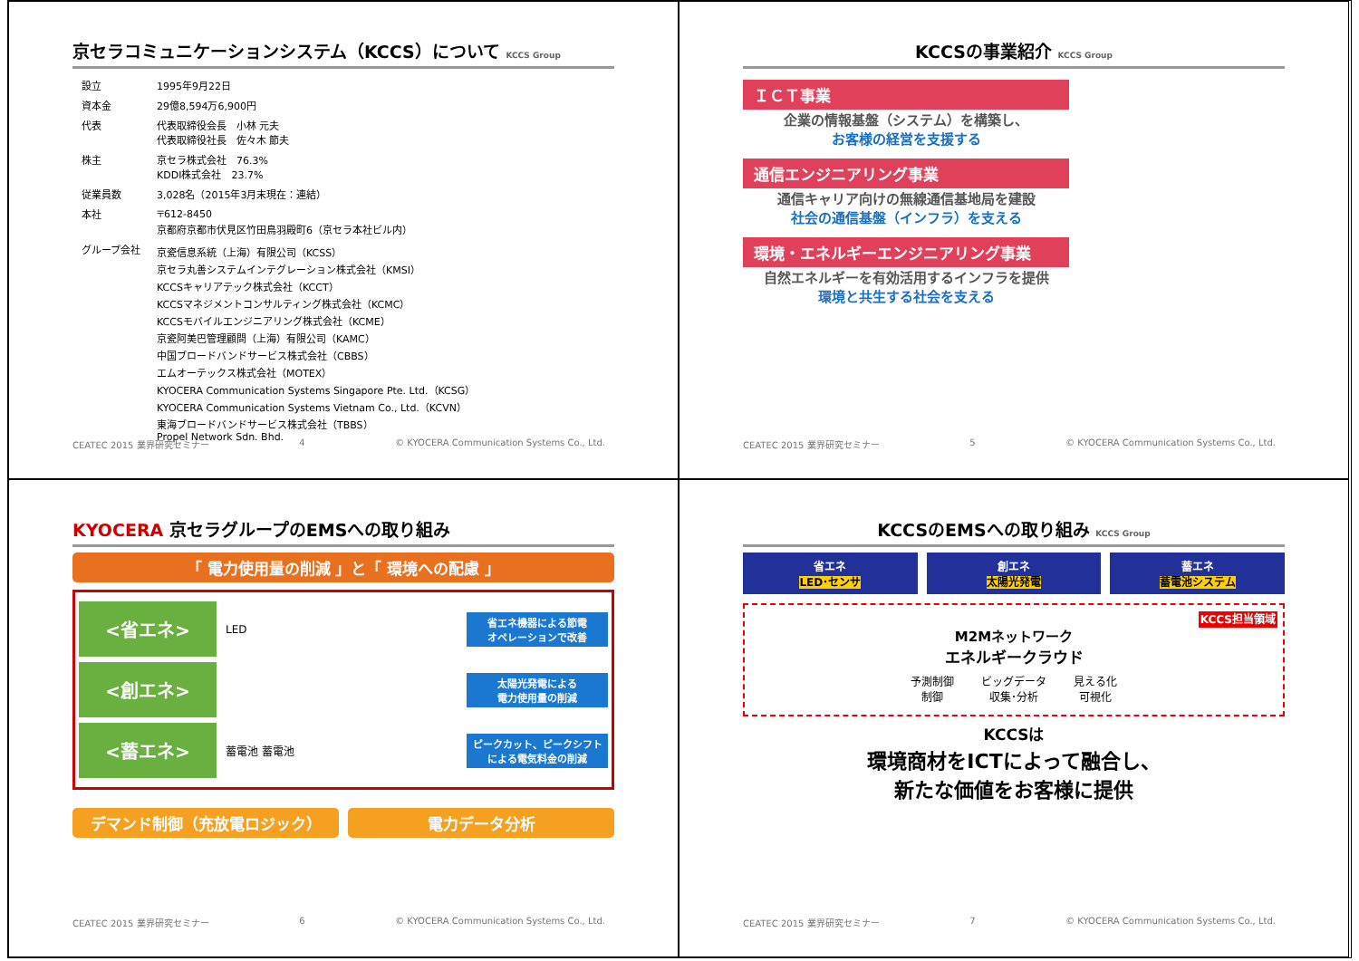京セラコミュニケーションシステム（KCCS）について KCCS Group
| 設立 | 1995年9月22日 |
| 資本金 | 29億8,594万6,900円 |
| 代表 | 代表取締役会長 小林 元夫 代表取締役社長 佐々木 節夫 |
| 株主 | 京セラ株式会社 76.3% KDDI株式会社 23.7% |
| 従業員数 | 3,028名（2015年3月末現在：連結） |
| 本社 | 〒612-8450 京都府京都市伏見区竹田鳥羽殿町6（京セラ本社ビル内） |
| グループ会社 | 京瓷信息系統（上海）有限公司（KCSS） 京セラ丸善システムインテグレーション株式会社（KMSI） KCCSキャリアテック株式会社（KCCT） KCCSマネジメントコンサルティング株式会社（KCMC） KCCSモバイルエンジニアリング株式会社（KCME） 京瓷阿美巴管理顧問（上海）有限公司（KAMC） 中国ブロードバンドサービス株式会社（CBBS） エムオーテックス株式会社（MOTEX） KYOCERA Communication Systems Singapore Pte. Ltd.（KCSG） KYOCERA Communication Systems Vietnam Co., Ltd.（KCVN） 東海ブロードバンドサービス株式会社（TBBS） Propel Network Sdn. Bhd. |
CEATEC 2015 業界研究セミナー 4 © KYOCERA Communication Systems Co., Ltd.
KCCSの事業紹介 KCCS Group
ＩＣＴ事業
企業の情報基盤（システム）を構築し、
お客様の経営を支援する
通信エンジニアリング事業
通信キャリア向けの無線通信基地局を建設
社会の通信基盤（インフラ）を支える
環境・エネルギーエンジニアリング事業
自然エネルギーを有効活用するインフラを提供
環境と共生する社会を支える
CEATEC 2015 業界研究セミナー 5 © KYOCERA Communication Systems Co., Ltd.
KYOCERA 京セラグループのEMSへの取り組み
「 電力使用量の削減 」と「 環境への配慮 」
<省エネ>
LED
省エネ機器による節電
オペレーションで改善
<創エネ>
太陽光発電による
電力使用量の削減
<蓄エネ>
蓄電池 蓄電池
ピークカット、ピークシフト
による電気料金の削減
デマンド制御（充放電ロジック） 電力データ分析
CEATEC 2015 業界研究セミナー 6 © KYOCERA Communication Systems Co., Ltd.
KCCSのEMSへの取り組み KCCS Group
省エネ
LED･センサ
創エネ
太陽光発電
蓄エネ
蓄電池システム
KCCS担当領域
M2Mネットワーク
エネルギークラウド
予測制御
制御 ビッグデータ
収集･分析 見える化
可視化
KCCSは
環境商材をICTによって融合し、
新たな価値をお客様に提供
CEATEC 2015 業界研究セミナー 7 © KYOCERA Communication Systems Co., Ltd.